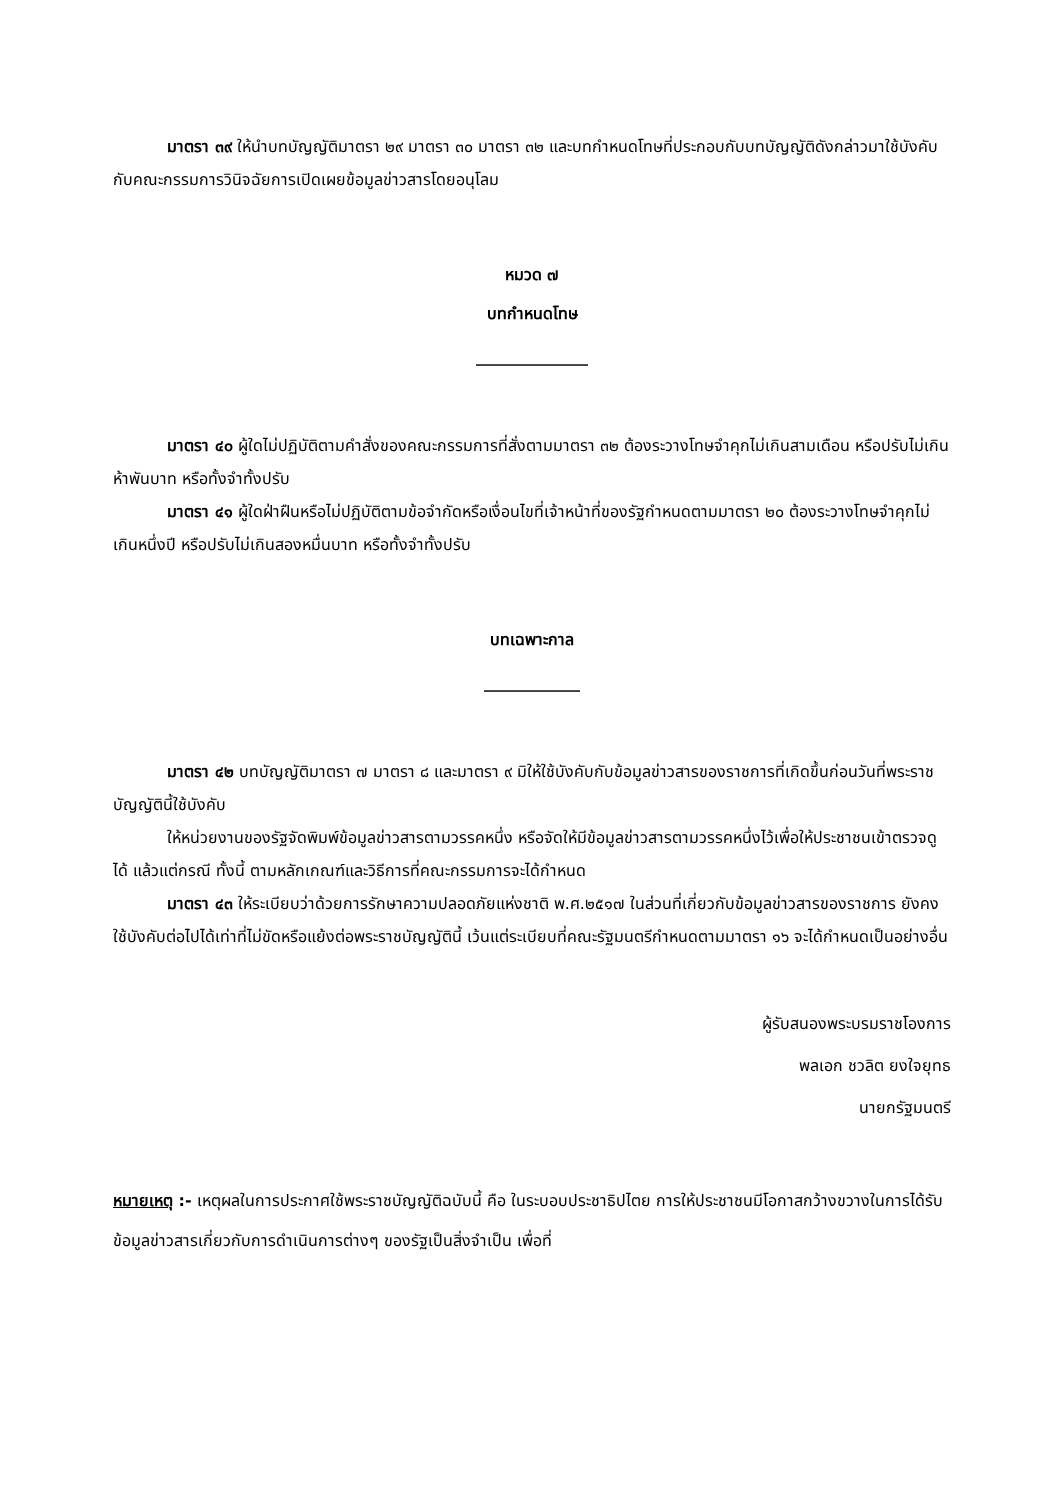มาตรา ๓๙ ให้นำบทบัญญัติมาตรา ๒๙ มาตรา ๓๐ มาตรา ๓๒ และบทกำหนดโทษที่ประกอบกับบทบัญญัติดังกล่าวมาใช้บังคับกับคณะกรรมการวินิจฉัยการเปิดเผยข้อมูลข่าวสารโดยอนุโลม
หมวด ๗
บทกำหนดโทษ
______________
มาตรา ๔๐ ผู้ใดไม่ปฏิบัติตามคำสั่งของคณะกรรมการที่สั่งตามมาตรา ๓๒ ต้องระวางโทษจำคุกไม่เกินสามเดือน หรือปรับไม่เกินห้าพันบาท หรือทั้งจำทั้งปรับ
มาตรา ๔๑ ผู้ใดฝ่าฝืนหรือไม่ปฏิบัติตามข้อจำกัดหรือเงื่อนไขที่เจ้าหน้าที่ของรัฐกำหนดตามมาตรา ๒๐ ต้องระวางโทษจำคุกไม่เกินหนึ่งปี หรือปรับไม่เกินสองหมื่นบาท หรือทั้งจำทั้งปรับ
บทเฉพาะกาล
____________
มาตรา ๔๒ บทบัญญัติมาตรา ๗ มาตรา ๘ และมาตรา ๙ มิให้ใช้บังคับกับข้อมูลข่าวสารของราชการที่เกิดขึ้นก่อนวันที่พระราชบัญญัตินี้ใช้บังคับ
ให้หน่วยงานของรัฐจัดพิมพ์ข้อมูลข่าวสารตามวรรคหนึ่ง หรือจัดให้มีข้อมูลข่าวสารตามวรรคหนึ่งไว้เพื่อให้ประชาชนเข้าตรวจดูได้ แล้วแต่กรณี ทั้งนี้ ตามหลักเกณฑ์และวิธีการที่คณะกรรมการจะได้กำหนด
มาตรา ๔๓ ให้ระเบียบว่าด้วยการรักษาความปลอดภัยแห่งชาติ พ.ศ.๒๕๑๗ ในส่วนที่เกี่ยวกับข้อมูลข่าวสารของราชการ ยังคงใช้บังคับต่อไปได้เท่าที่ไม่ขัดหรือแย้งต่อพระราชบัญญัตินี้ เว้นแต่ระเบียบที่คณะรัฐมนตรีกำหนดตามมาตรา ๑๖ จะได้กำหนดเป็นอย่างอื่น
ผู้รับสนองพระบรมราชโองการ
พลเอก ชวลิต ยงใจยุทธ
นายกรัฐมนตรี
หมายเหตุ :- เหตุผลในการประกาศใช้พระราชบัญญัติฉบับนี้ คือ ในระบอบประชาธิปไตย การให้ประชาชนมีโอกาสกว้างขวางในการได้รับข้อมูลข่าวสารเกี่ยวกับการดำเนินการต่างๆ ของรัฐเป็นสิ่งจำเป็น เพื่อที่